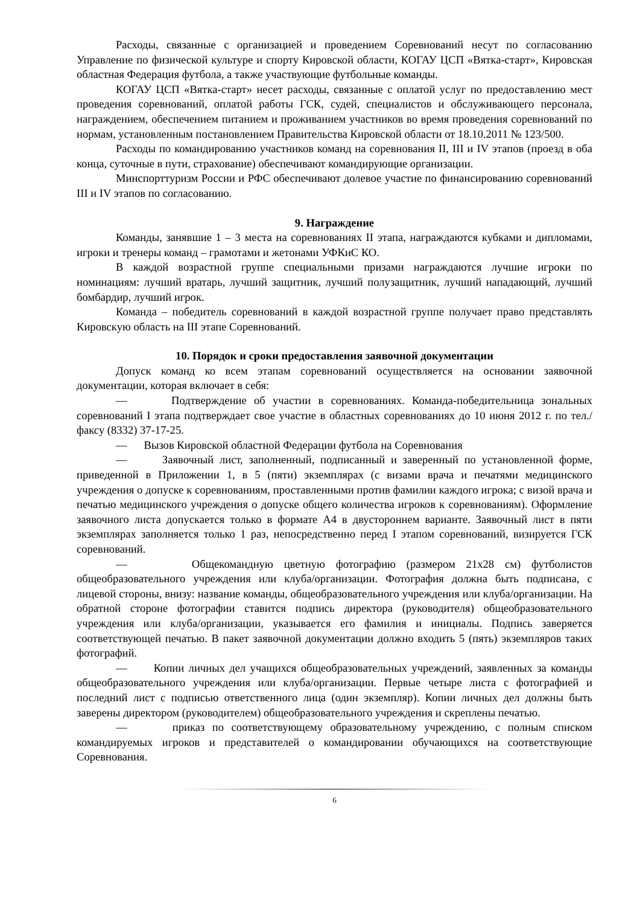Расходы, связанные с организацией и проведением Соревнований несут по согласованию Управление по физической культуре и спорту Кировской области, КОГАУ ЦСП «Вятка-старт», Кировская областная Федерация футбола, а также участвующие футбольные команды.
КОГАУ ЦСП «Вятка-старт» несет расходы, связанные с оплатой услуг по предоставлению мест проведения соревнований, оплатой работы ГСК, судей, специалистов и обслуживающего персонала, награждением, обеспечением питанием и проживанием участников во время проведения соревнований по нормам, установленным постановлением Правительства Кировской области от 18.10.2011 № 123/500.
Расходы по командированию участников команд на соревнования II, III и IV этапов (проезд в оба конца, суточные в пути, страхование) обеспечивают командирующие организации.
Минспорттуризм России и РФС обеспечивают долевое участие по финансированию соревнований III и IV этапов по согласованию.
9. Награждение
Команды, занявшие 1 – 3 места на соревнованиях II этапа, награждаются кубками и дипломами, игроки и тренеры команд – грамотами и жетонами УФКиС КО.
В каждой возрастной группе специальными призами награждаются лучшие игроки по номинациям: лучший вратарь, лучший защитник, лучший полузащитник, лучший нападающий, лучший бомбардир, лучший игрок.
Команда – победитель соревнований в каждой возрастной группе получает право представлять Кировскую область на III этапе Соревнований.
10. Порядок и сроки предоставления заявочной документации
Допуск команд ко всем этапам соревнований осуществляется на основании заявочной документации, которая включает в себя:
— Подтверждение об участии в соревнованиях. Команда-победительница зональных соревнований I этапа подтверждает свое участие в областных соревнованиях до 10 июня 2012 г. по тел./факсу (8332) 37-17-25.
— Вызов Кировской областной Федерации футбола на Соревнования
— Заявочный лист, заполненный, подписанный и заверенный по установленной форме, приведенной в Приложении 1, в 5 (пяти) экземплярах (с визами врача и печатями медицинского учреждения о допуске к соревнованиям, проставленными против фамилии каждого игрока; с визой врача и печатью медицинского учреждения о допуске общего количества игроков к соревнованиям). Оформление заявочного листа допускается только в формате А4 в двустороннем варианте. Заявочный лист в пяти экземплярах заполняется только 1 раз, непосредственно перед I этапом соревнований, визируется ГСК соревнований.
— Общекомандную цветную фотографию (размером 21х28 см) футболистов общеобразовательного учреждения или клуба/организации. Фотография должна быть подписана, с лицевой стороны, внизу: название команды, общеобразовательного учреждения или клуба/организации. На обратной стороне фотографии ставится подпись директора (руководителя) общеобразовательного учреждения или клуба/организации, указывается его фамилия и инициалы. Подпись заверяется соответствующей печатью. В пакет заявочной документации должно входить 5 (пять) экземпляров таких фотографий.
— Копии личных дел учащихся общеобразовательных учреждений, заявленных за команды общеобразовательного учреждения или клуба/организации. Первые четыре листа с фотографией и последний лист с подписью ответственного лица (один экземпляр). Копии личных дел должны быть заверены директором (руководителем) общеобразовательного учреждения и скреплены печатью.
— приказ по соответствующему образовательному учреждению, с полным списком командируемых игроков и представителей о командировании обучающихся на соответствующие Соревнования.
6